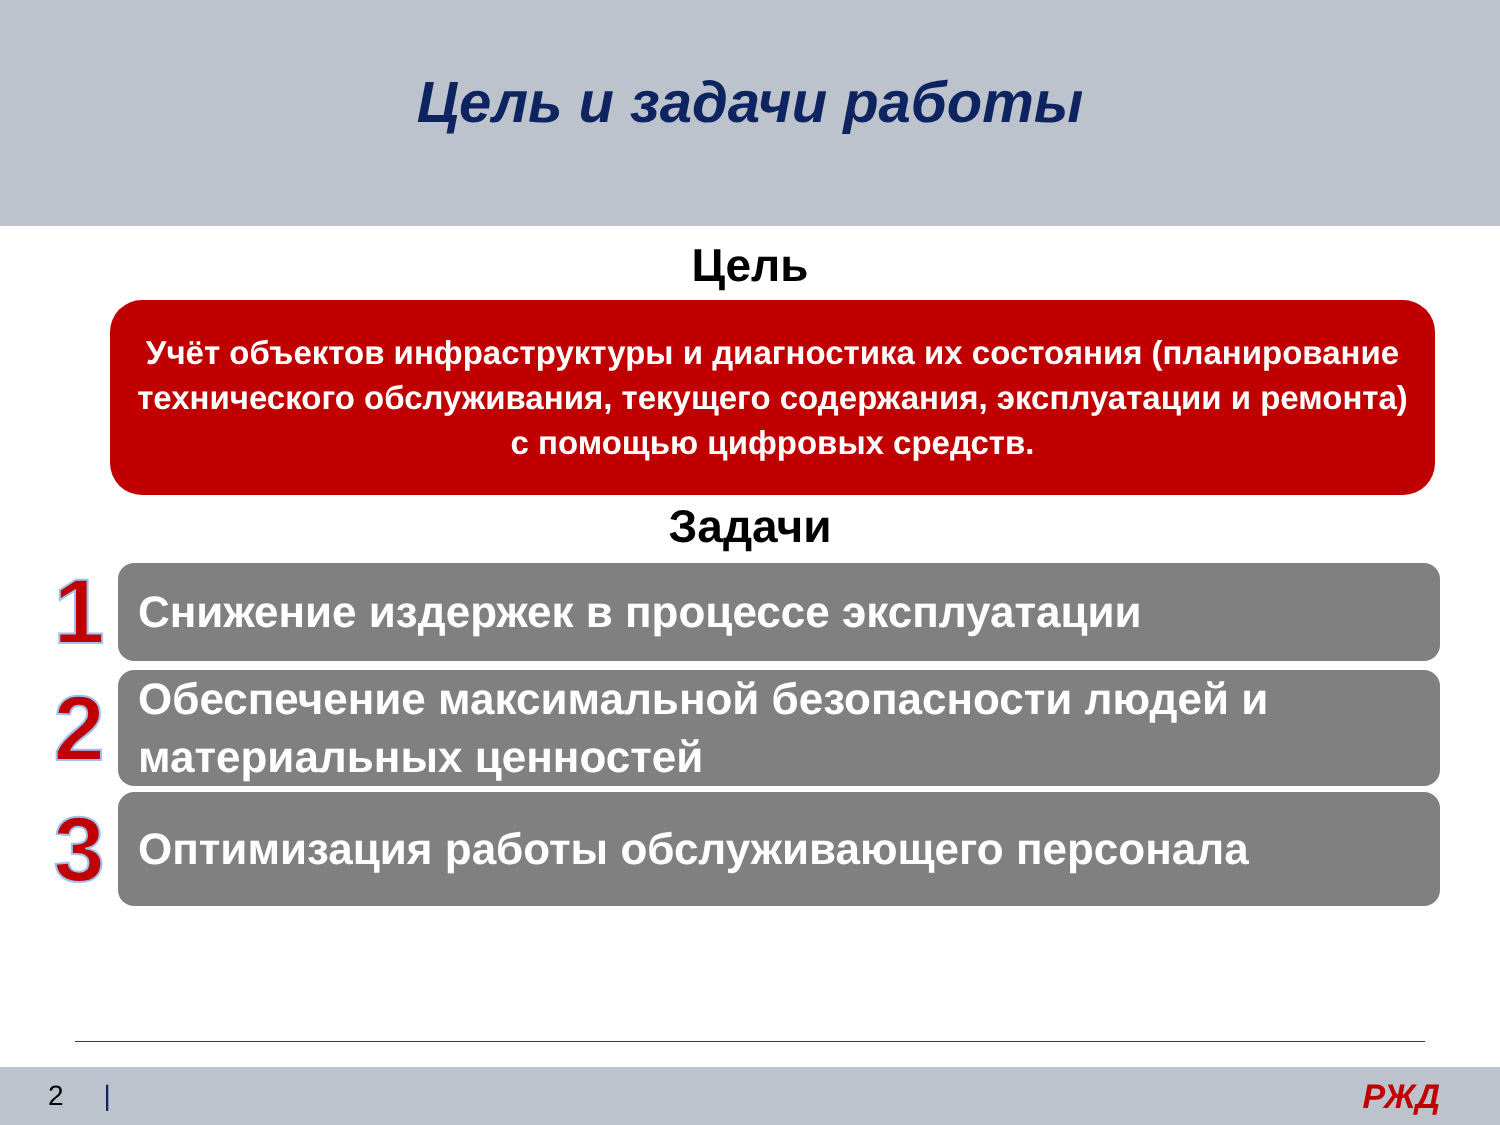Цель и задачи работы
Цель
Учёт объектов инфраструктуры и диагностика их состояния (планирование технического обслуживания, текущего содержания, эксплуатации и ремонта) с помощью цифровых средств.
Задачи
1
Снижение издержек в процессе эксплуатации
2
Обеспечение максимальной безопасности людей и материальных ценностей
3
Оптимизация работы обслуживающего персонала
2 | РЖД